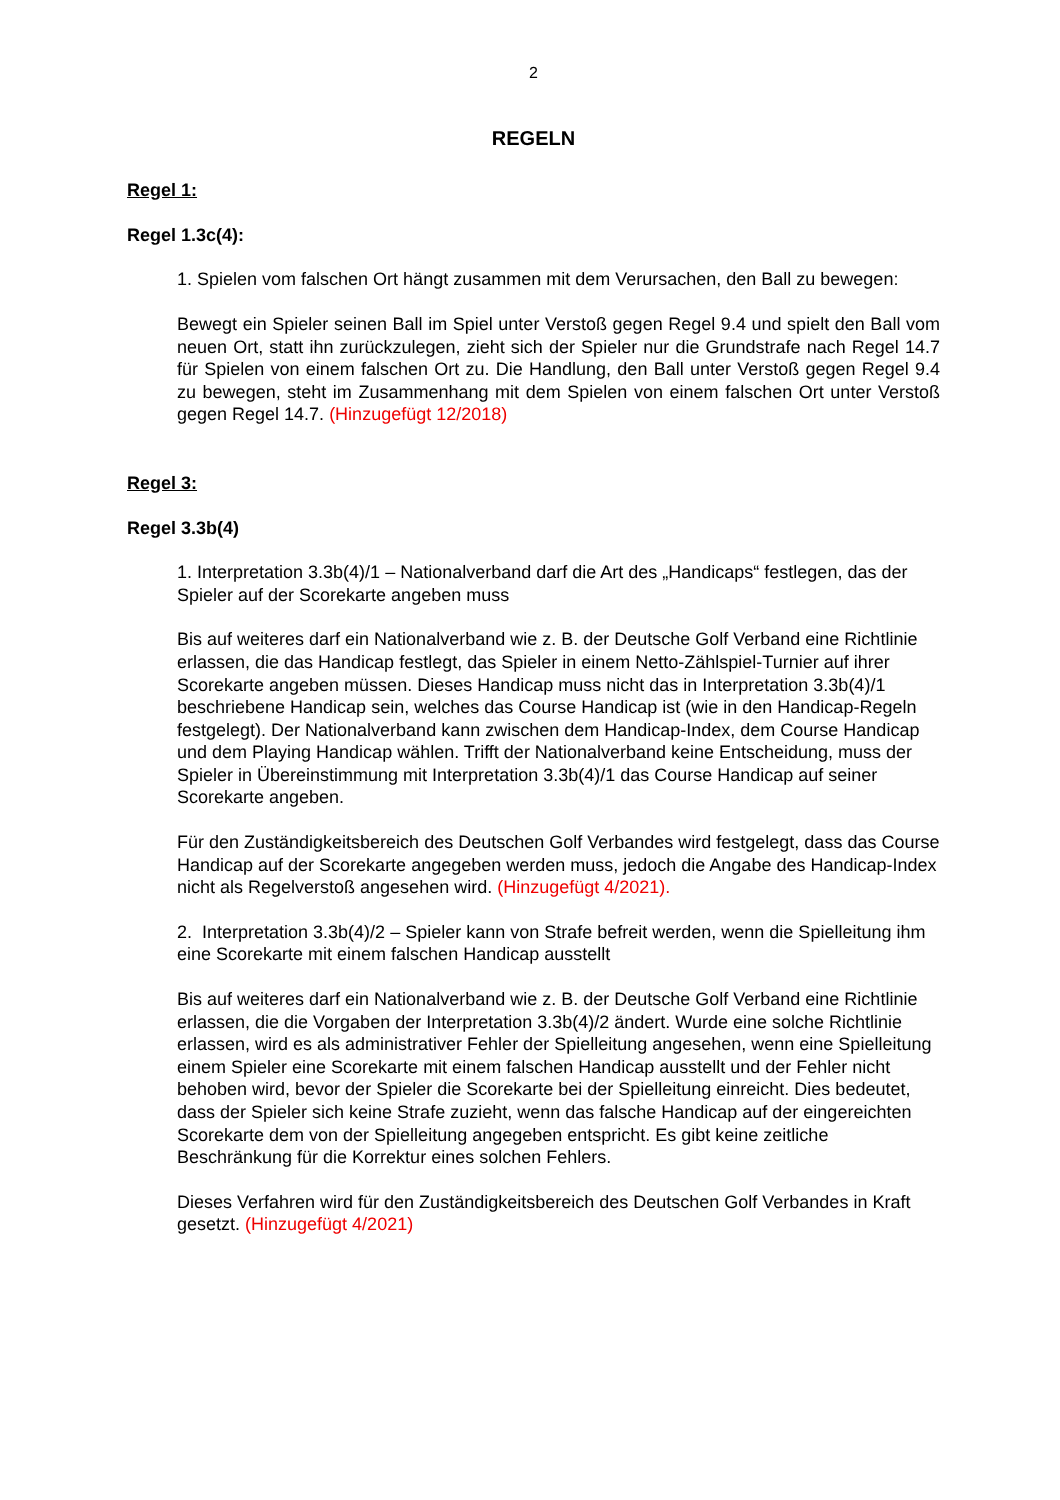2
REGELN
Regel 1:
Regel 1.3c(4):
1. Spielen vom falschen Ort hängt zusammen mit dem Verursachen, den Ball zu bewegen:
Bewegt ein Spieler seinen Ball im Spiel unter Verstoß gegen Regel 9.4 und spielt den Ball vom neuen Ort, statt ihn zurückzulegen, zieht sich der Spieler nur die Grundstrafe nach Regel 14.7 für Spielen von einem falschen Ort zu. Die Handlung, den Ball unter Verstoß gegen Regel 9.4 zu bewegen, steht im Zusammenhang mit dem Spielen von einem falschen Ort unter Verstoß gegen Regel 14.7. (Hinzugefügt 12/2018)
Regel 3:
Regel 3.3b(4)
1. Interpretation 3.3b(4)/1 – Nationalverband darf die Art des „Handicaps“ festlegen, das der Spieler auf der Scorekarte angeben muss
Bis auf weiteres darf ein Nationalverband wie z. B. der Deutsche Golf Verband eine Richtlinie erlassen, die das Handicap festlegt, das Spieler in einem Netto-Zählspiel-Turnier auf ihrer Scorekarte angeben müssen. Dieses Handicap muss nicht das in Interpretation 3.3b(4)/1 beschriebene Handicap sein, welches das Course Handicap ist (wie in den Handicap-Regeln festgelegt). Der Nationalverband kann zwischen dem Handicap-Index, dem Course Handicap und dem Playing Handicap wählen. Trifft der Nationalverband keine Entscheidung, muss der Spieler in Übereinstimmung mit Interpretation 3.3b(4)/1 das Course Handicap auf seiner Scorekarte angeben.
Für den Zuständigkeitsbereich des Deutschen Golf Verbandes wird festgelegt, dass das Course Handicap auf der Scorekarte angegeben werden muss, jedoch die Angabe des Handicap-Index nicht als Regelverstoß angesehen wird. (Hinzugefügt 4/2021).
2. Interpretation 3.3b(4)/2 – Spieler kann von Strafe befreit werden, wenn die Spielleitung ihm eine Scorekarte mit einem falschen Handicap ausstellt
Bis auf weiteres darf ein Nationalverband wie z. B. der Deutsche Golf Verband eine Richtlinie erlassen, die die Vorgaben der Interpretation 3.3b(4)/2 ändert. Wurde eine solche Richtlinie erlassen, wird es als administrativer Fehler der Spielleitung angesehen, wenn eine Spielleitung einem Spieler eine Scorekarte mit einem falschen Handicap ausstellt und der Fehler nicht behoben wird, bevor der Spieler die Scorekarte bei der Spielleitung einreicht. Dies bedeutet, dass der Spieler sich keine Strafe zuzieht, wenn das falsche Handicap auf der eingereichten Scorekarte dem von der Spielleitung angegeben entspricht. Es gibt keine zeitliche Beschränkung für die Korrektur eines solchen Fehlers.
Dieses Verfahren wird für den Zuständigkeitsbereich des Deutschen Golf Verbandes in Kraft gesetzt. (Hinzugefügt 4/2021)